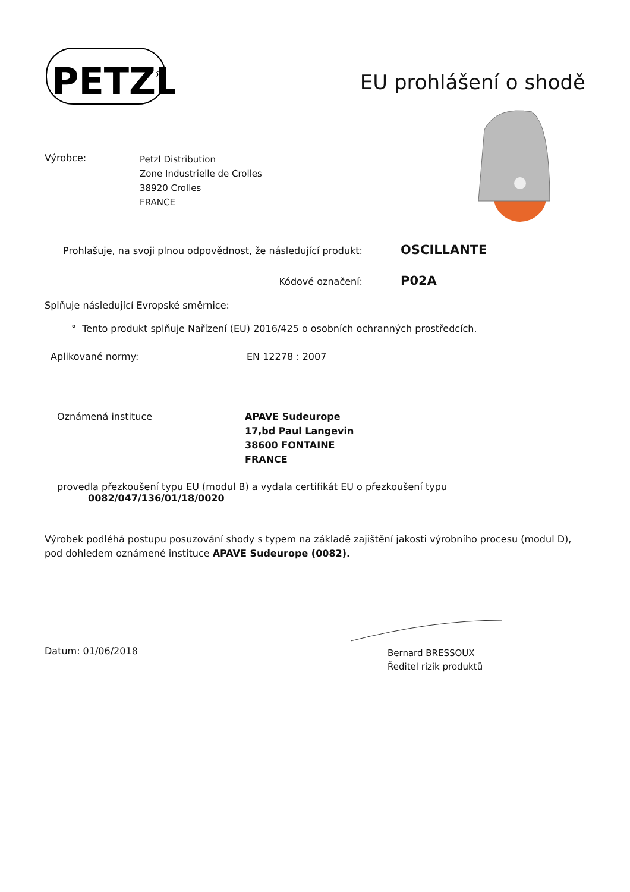PETZL
®
EU prohlášení o shodě
Výrobce:
Petzl Distribution
Zone Industrielle de Crolles
38920 Crolles
FRANCE
Prohlašuje, na svoji plnou odpovědnost, že následující produkt:
OSCILLANTE
Kódové označení:
P02A
Splňuje následující Evropské směrnice:
° Tento produkt splňuje Nařízení (EU) 2016/425 o osobních ochranných prostředcích.
Aplikované normy: EN 12278 : 2007
Oznámená instituce APAVE Sudeurope
17,bd Paul Langevin
38600 FONTAINE
FRANCE
provedla přezkoušení typu EU (modul B) a vydala certifikát EU o přezkoušení typu
0082/047/136/01/18/0020
Výrobek podléhá postupu posuzování shody s typem na základě zajištění jakosti výrobního procesu (modul D), pod dohledem oznámené instituce APAVE Sudeurope (0082).
Datum: 01/06/2018
Bernard BRESSOUX
Ředitel rizik produktů